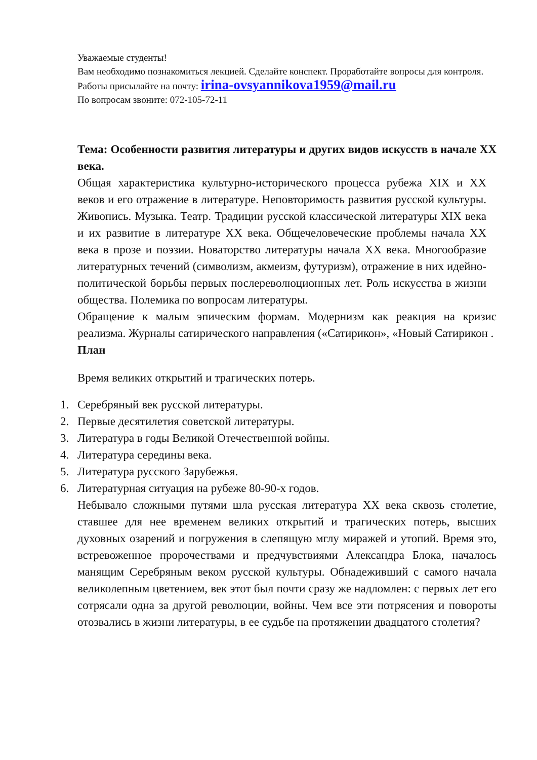Уважаемые студенты!
Вам необходимо познакомиться лекцией. Сделайте конспект. Проработайте вопросы для контроля. Работы присылайте на почту: irina-ovsyannikova1959@mail.ru
По вопросам звоните: 072-105-72-11
Тема: Особенности развития литературы и других видов искусств в начале XX века.
Общая характеристика культурно-исторического процесса рубежа XIX и XX веков и его отражение в литературе. Неповторимость развития русской культуры. Живопись. Музыка. Театр. Традиции русской классической литературы XIX века и их развитие в литературе XX века. Общечеловеческие проблемы начала XX века в прозе и поэзии. Новаторство литературы начала XX века. Многообразие литературных течений (символизм, акмеизм, футуризм), отражение в них идейно-политической борьбы первых послереволюционных лет. Роль искусства в жизни общества. Полемика по вопросам литературы.
Обращение к малым эпическим формам. Модернизм как реакция на кризис реализма. Журналы сатирического направления («Сатирикон», «Новый Сатирикон .
План
Время великих открытий и трагических потерь.
1. Серебряный век русской литературы.
2. Первые десятилетия советской литературы.
3. Литература в годы Великой Отечественной войны.
4. Литература середины века.
5. Литература русского Зарубежья.
6. Литературная ситуация на рубеже 80-90-х годов.
Небывало сложными путями шла русская литература XX века сквозь столетие, ставшее для нее временем великих открытий и трагических потерь, высших духовных озарений и погружения в слепящую мглу миражей и утопий. Время это, встревоженное пророчествами и предчувствиями Александра Блока, началось манящим Серебряным веком русской культуры. Обнадеживший с самого начала великолепным цветением, век этот был почти сразу же надломлен: с первых лет его сотрясали одна за другой революции, войны. Чем все эти потрясения и повороты отозвались в жизни литературы, в ее судьбе на протяжении двадцатого столетия?